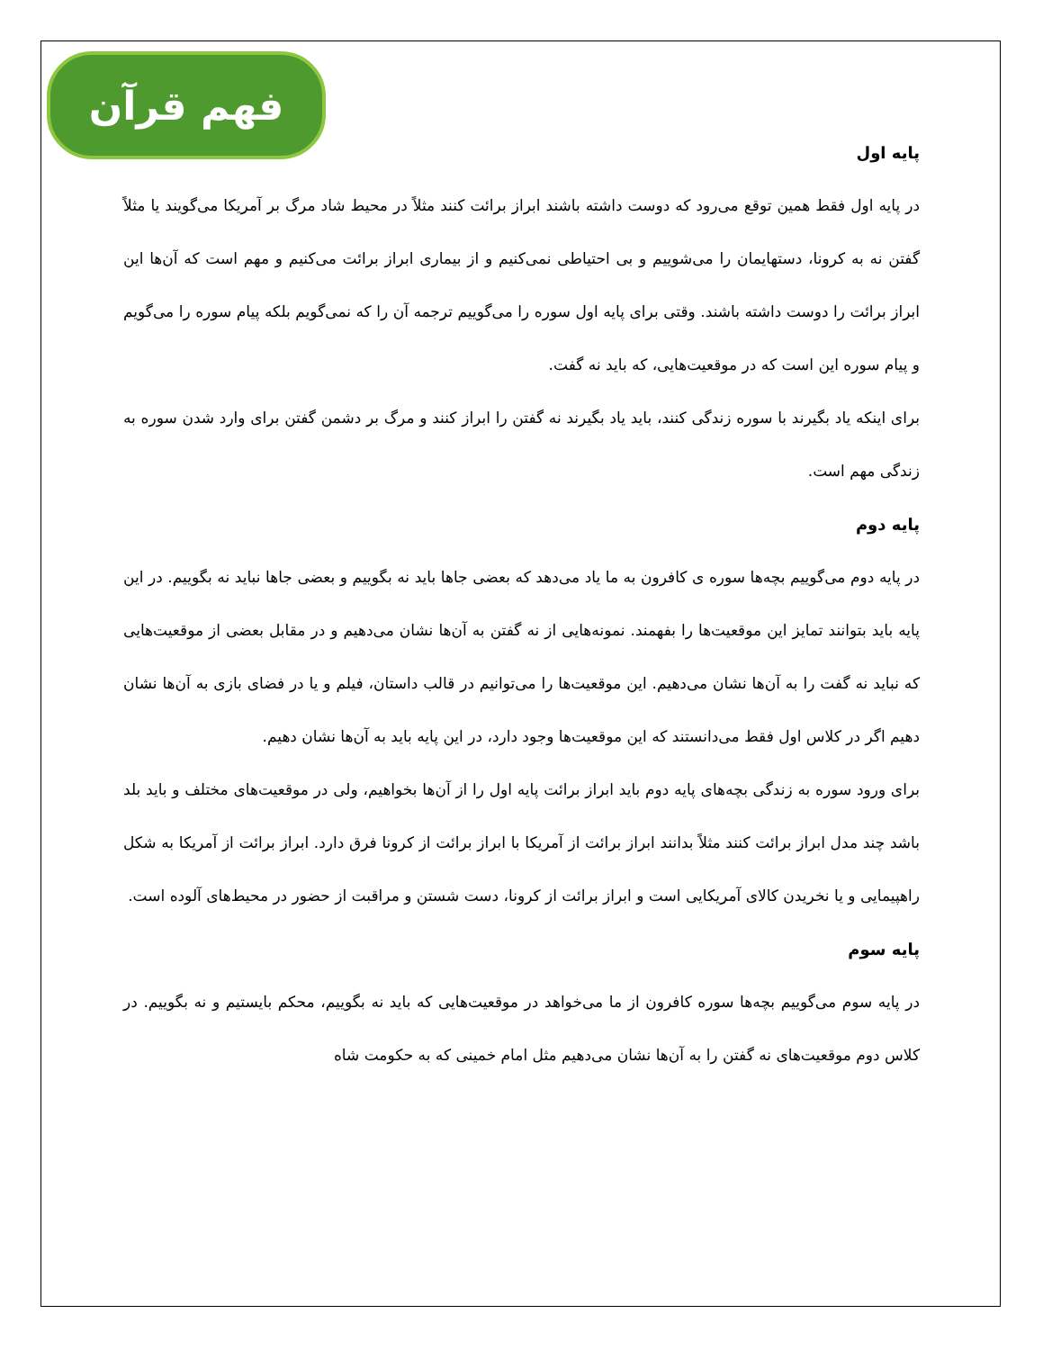فهم قرآن
پایه اول
در پایه اول فقط همین توقع می‌رود که دوست داشته باشند ابراز برائت کنند مثلاً در محیط شاد مرگ بر آمریکا می‌گویند یا مثلاً گفتن نه به کرونا، دستهایمان را می‌شوییم و بی احتیاطی نمی‌کنیم و از بیماری ابراز برائت می‌کنیم و مهم است که آن‌ها این ابراز برائت را دوست داشته باشند. وقتی برای پایه اول سوره را می‌گوییم ترجمه آن را که نمی‌گویم بلکه پیام سوره را می‌گویم و پیام سوره این است که در موقعیت‌هایی، که باید نه گفت.
برای اینکه یاد بگیرند با سوره زندگی کنند، باید یاد بگیرند نه گفتن را ابراز کنند و مرگ بر دشمن گفتن برای وارد شدن سوره به زندگی مهم است.
پایه دوم
در پایه دوم می‌گوییم بچه‌ها سوره ی کافرون به ما یاد می‌دهد که بعضی جاها باید نه بگوییم و بعضی جاها نباید نه بگوییم. در این پایه باید بتوانند تمایز این موقعیت‌ها را بفهمند. نمونه‌هایی از نه گفتن به آن‌ها نشان می‌دهیم و در مقابل بعضی از موقعیت‌هایی که نباید نه گفت را به آن‌ها نشان می‌دهیم. این موقعیت‌ها را می‌توانیم در قالب داستان، فیلم و یا در فضای بازی به آن‌ها نشان دهیم اگر در کلاس اول فقط می‌دانستند که این موقعیت‌ها وجود دارد، در این پایه باید به آن‌ها نشان دهیم.
برای ورود سوره به زندگی بچه‌های پایه دوم باید ابراز برائت پایه اول را از آن‌ها بخواهیم، ولی در موقعیت‌های مختلف و باید بلد باشد چند مدل ابراز برائت کنند مثلاً بدانند ابراز برائت از آمریکا با ابراز برائت از کرونا فرق دارد. ابراز برائت از آمریکا به شکل راهپیمایی و یا نخریدن کالای آمریکایی است و ابراز برائت از کرونا، دست شستن و مراقبت از حضور در محیط‌های آلوده است.
پایه سوم
در پایه سوم می‌گوییم بچه‌ها سوره کافرون از ما می‌خواهد در موقعیت‌هایی که باید نه بگوییم، محکم بایستیم و نه بگوییم. در کلاس دوم موقعیت‌های نه گفتن را به آن‌ها نشان می‌دهیم مثل امام خمینی که به حکومت شاه